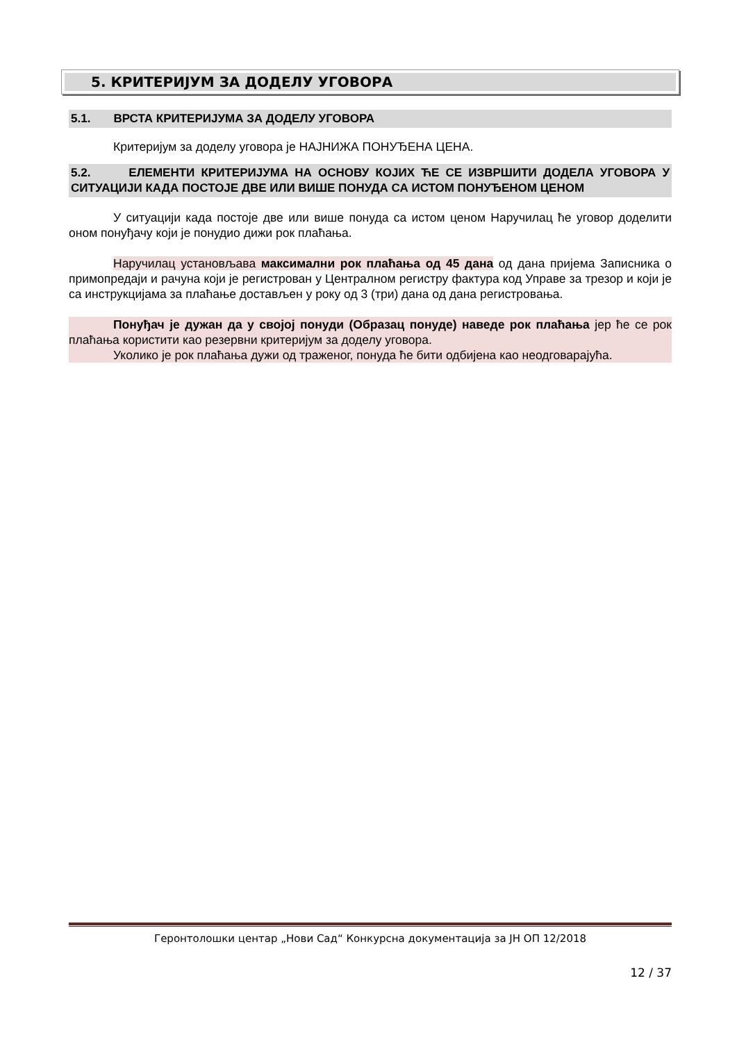5. КРИТЕРИЈУМ ЗА ДОДЕЛУ УГОВОРА
5.1. ВРСТА КРИТЕРИЈУМА ЗА ДОДЕЛУ УГОВОРА
Критеријум за доделу уговора је НАЈНИЖА ПОНУЂЕНА ЦЕНА.
5.2. ЕЛЕМЕНТИ КРИТЕРИЈУМА НА ОСНОВУ КОЈИХ ЋЕ СЕ ИЗВРШИТИ ДОДЕЛА УГОВОРА У СИТУАЦИЈИ КАДА ПОСТОЈЕ ДВЕ ИЛИ ВИШЕ ПОНУДА СА ИСТОМ ПОНУЂЕНОМ ЦЕНОМ
У ситуацији када постоје две или више понуда са истом ценом Наручилац ће уговор доделити оном понуђачу који је понудио дижи рок плаћања.
Наручилац установљава максимални рок плаћања од 45 дана од дана пријема Записника о примопредаји и рачуна који је регистрован у Централном регистру фактура код Управе за трезор и који је са инструкцијама за плаћање достављен у року од 3 (три) дана од дана регистровања.
Понуђач је дужан да у својој понуди (Образац понуде) наведе рок плаћања јер ће се рок плаћања користити као резервни критеријум за доделу уговора.
Уколико је рок плаћања дужи од траженог, понуда ће бити одбијена као неодговарајућа.
Геронтолошки центар „Нови Сад“ Конкурсна документација за ЈН ОП 12/2018
12 / 37